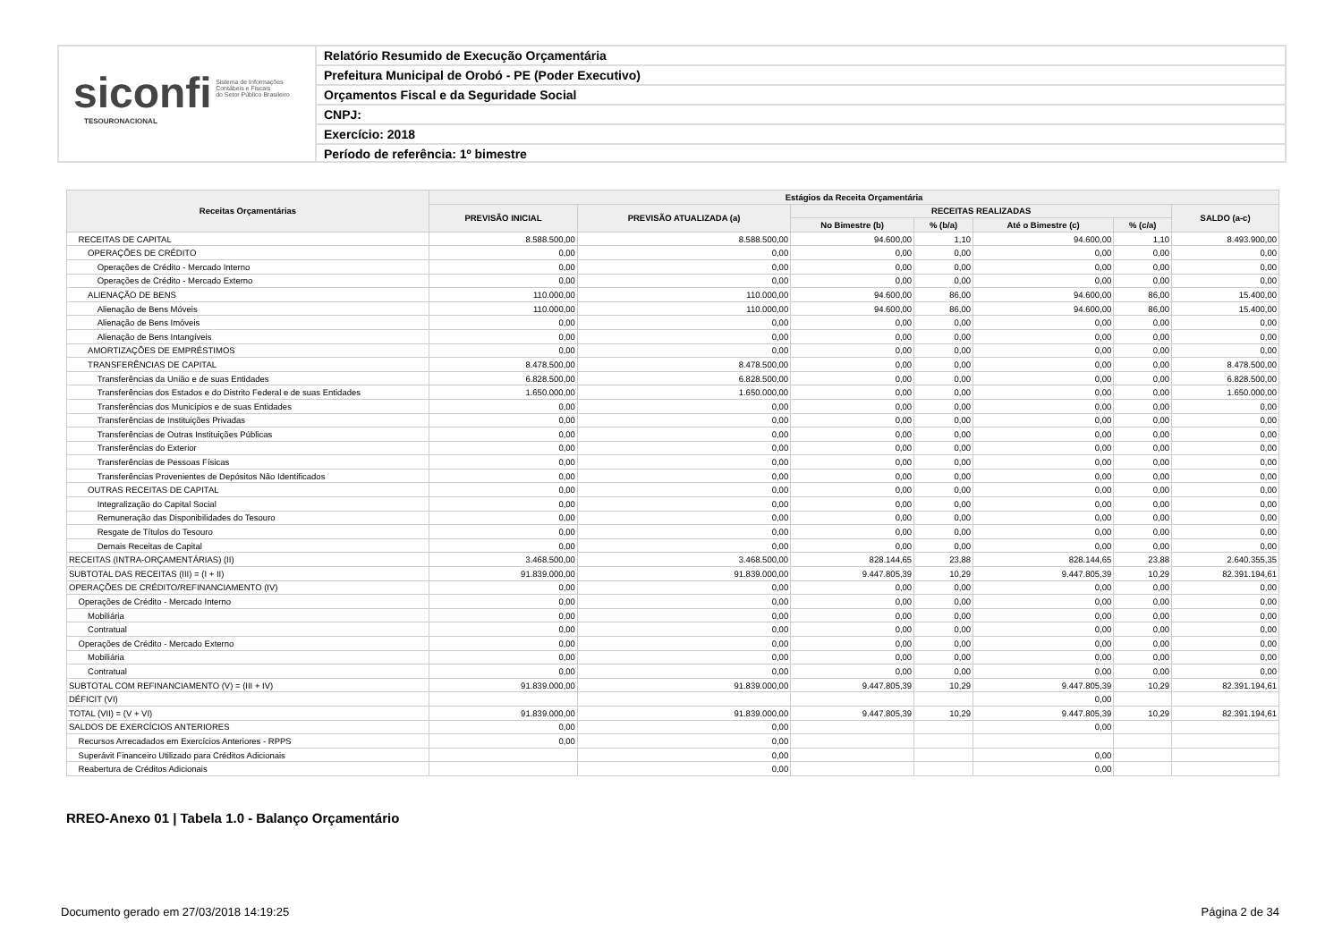siconfi Sistema de Informações
Contábeis e Fiscais
do Setor Público Brasileiro
TESOURONACIONAL
Relatório Resumido de Execução Orçamentária
Prefeitura Municipal de Orobó - PE (Poder Executivo)
Orçamentos Fiscal e da Seguridade Social
CNPJ:
Exercício: 2018
Período de referência: 1º bimestre
| Receitas Orçamentárias | Estágios da Receita Orçamentária | | | | | | |
| --- | --- | --- | --- | --- | --- | --- | --- |
| | PREVISÃO INICIAL | PREVISÃO ATUALIZADA (a) | RECEITAS REALIZADAS | | | | SALDO (a-c) |
| | | | No Bimestre (b) | % (b/a) | Até o Bimestre (c) | % (c/a) | |
| RECEITAS DE CAPITAL | 8.588.500,00 | 8.588.500,00 | 94.600,00 | 1,10 | 94.600,00 | 1,10 | 8.493.900,00 |
| OPERAÇÕES DE CRÉDITO | 0,00 | 0,00 | 0,00 | 0,00 | 0,00 | 0,00 | 0,00 |
| Operações de Crédito - Mercado Interno | 0,00 | 0,00 | 0,00 | 0,00 | 0,00 | 0,00 | 0,00 |
| Operações de Crédito - Mercado Externo | 0,00 | 0,00 | 0,00 | 0,00 | 0,00 | 0,00 | 0,00 |
| ALIENAÇÃO DE BENS | 110.000,00 | 110.000,00 | 94.600,00 | 86,00 | 94.600,00 | 86,00 | 15.400,00 |
| Alienação de Bens Móveis | 110.000,00 | 110.000,00 | 94.600,00 | 86,00 | 94.600,00 | 86,00 | 15.400,00 |
| Alienação de Bens Imóveis | 0,00 | 0,00 | 0,00 | 0,00 | 0,00 | 0,00 | 0,00 |
| Alienação de Bens Intangíveis | 0,00 | 0,00 | 0,00 | 0,00 | 0,00 | 0,00 | 0,00 |
| AMORTIZAÇÕES DE EMPRÉSTIMOS | 0,00 | 0,00 | 0,00 | 0,00 | 0,00 | 0,00 | 0,00 |
| TRANSFERÊNCIAS DE CAPITAL | 8.478.500,00 | 8.478.500,00 | 0,00 | 0,00 | 0,00 | 0,00 | 8.478.500,00 |
| Transferências da União e de suas Entidades | 6.828.500,00 | 6.828.500,00 | 0,00 | 0,00 | 0,00 | 0,00 | 6.828.500,00 |
| Transferências dos Estados e do Distrito Federal e de suas Entidades | 1.650.000,00 | 1.650.000,00 | 0,00 | 0,00 | 0,00 | 0,00 | 1.650.000,00 |
| Transferências dos Municípios e de suas Entidades | 0,00 | 0,00 | 0,00 | 0,00 | 0,00 | 0,00 | 0,00 |
| Transferências de Instituições Privadas | 0,00 | 0,00 | 0,00 | 0,00 | 0,00 | 0,00 | 0,00 |
| Transferências de Outras Instituições Públicas | 0,00 | 0,00 | 0,00 | 0,00 | 0,00 | 0,00 | 0,00 |
| Transferências do Exterior | 0,00 | 0,00 | 0,00 | 0,00 | 0,00 | 0,00 | 0,00 |
| Transferências de Pessoas Físicas | 0,00 | 0,00 | 0,00 | 0,00 | 0,00 | 0,00 | 0,00 |
| Transferências Provenientes de Depósitos Não Identificados | 0,00 | 0,00 | 0,00 | 0,00 | 0,00 | 0,00 | 0,00 |
| OUTRAS RECEITAS DE CAPITAL | 0,00 | 0,00 | 0,00 | 0,00 | 0,00 | 0,00 | 0,00 |
| Integralização do Capital Social | 0,00 | 0,00 | 0,00 | 0,00 | 0,00 | 0,00 | 0,00 |
| Remuneração das Disponibilidades do Tesouro | 0,00 | 0,00 | 0,00 | 0,00 | 0,00 | 0,00 | 0,00 |
| Resgate de Títulos do Tesouro | 0,00 | 0,00 | 0,00 | 0,00 | 0,00 | 0,00 | 0,00 |
| Demais Receitas de Capital | 0,00 | 0,00 | 0,00 | 0,00 | 0,00 | 0,00 | 0,00 |
| RECEITAS (INTRA-ORÇAMENTÁRIAS) (II) | 3.468.500,00 | 3.468.500,00 | 828.144,65 | 23,88 | 828.144,65 | 23,88 | 2.640.355,35 |
| SUBTOTAL DAS RECEITAS (III) = (I + II) | 91.839.000,00 | 91.839.000,00 | 9.447.805,39 | 10,29 | 9.447.805,39 | 10,29 | 82.391.194,61 |
| OPERAÇÕES DE CRÉDITO/REFINANCIAMENTO (IV) | 0,00 | 0,00 | 0,00 | 0,00 | 0,00 | 0,00 | 0,00 |
| Operações de Crédito - Mercado Interno | 0,00 | 0,00 | 0,00 | 0,00 | 0,00 | 0,00 | 0,00 |
| Mobiliária | 0,00 | 0,00 | 0,00 | 0,00 | 0,00 | 0,00 | 0,00 |
| Contratual | 0,00 | 0,00 | 0,00 | 0,00 | 0,00 | 0,00 | 0,00 |
| Operações de Crédito - Mercado Externo | 0,00 | 0,00 | 0,00 | 0,00 | 0,00 | 0,00 | 0,00 |
| Mobiliária | 0,00 | 0,00 | 0,00 | 0,00 | 0,00 | 0,00 | 0,00 |
| Contratual | 0,00 | 0,00 | 0,00 | 0,00 | 0,00 | 0,00 | 0,00 |
| SUBTOTAL COM REFINANCIAMENTO (V) = (III + IV) | 91.839.000,00 | 91.839.000,00 | 9.447.805,39 | 10,29 | 9.447.805,39 | 10,29 | 82.391.194,61 |
| DÉFICIT (VI) | | | | | 0,00 | | |
| TOTAL (VII) = (V + VI) | 91.839.000,00 | 91.839.000,00 | 9.447.805,39 | 10,29 | 9.447.805,39 | 10,29 | 82.391.194,61 |
| SALDOS DE EXERCÍCIOS ANTERIORES | 0,00 | 0,00 | | | 0,00 | | |
| Recursos Arrecadados em Exercícios Anteriores - RPPS | 0,00 | 0,00 | | | | | |
| Superávit Financeiro Utilizado para Créditos Adicionais | | 0,00 | | | 0,00 | | |
| Reabertura de Créditos Adicionais | | 0,00 | | | 0,00 | | |
RREO-Anexo 01 | Tabela 1.0 - Balanço Orçamentário
Documento gerado em 27/03/2018 14:19:25
Página 2 de 34